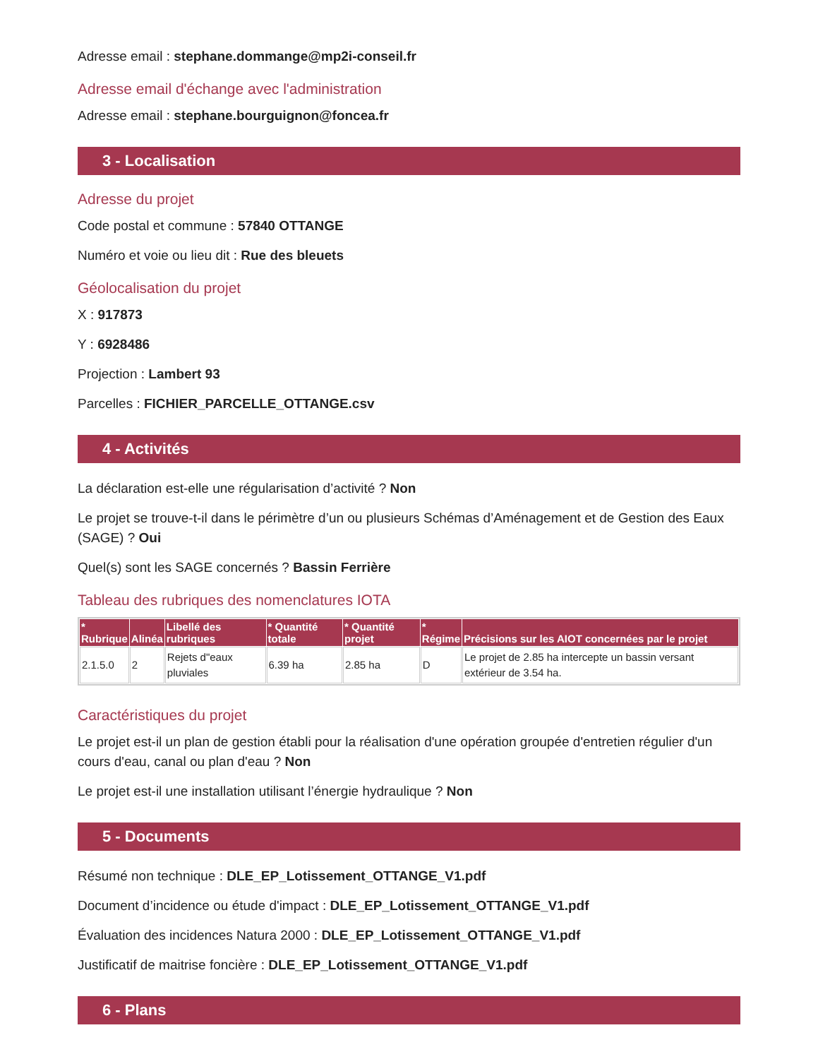Adresse email : stephane.dommange@mp2i-conseil.fr
Adresse email d'échange avec l'administration
Adresse email : stephane.bourguignon@foncea.fr
3 - Localisation
Adresse du projet
Code postal et commune : 57840 OTTANGE
Numéro et voie ou lieu dit : Rue des bleuets
Géolocalisation du projet
X : 917873
Y : 6928486
Projection : Lambert 93
Parcelles : FICHIER_PARCELLE_OTTANGE.csv
4 - Activités
La déclaration est-elle une régularisation d’activité ? Non
Le projet se trouve-t-il dans le périmètre d’un ou plusieurs Schémas d’Aménagement et de Gestion des Eaux (SAGE) ? Oui
Quel(s) sont les SAGE concernés ? Bassin Ferrière
Tableau des rubriques des nomenclatures IOTA
| * Rubrique | Alinéa | Libellé des rubriques | * Quantité totale | * Quantité projet | * Régime | Précisions sur les AIOT concernées par le projet |
| --- | --- | --- | --- | --- | --- | --- |
| 2.1.5.0 | 2 | Rejets d"eaux pluviales | 6.39 ha | 2.85 ha | D | Le projet de 2.85 ha intercepte un bassin versant extérieur de 3.54 ha. |
Caractéristiques du projet
Le projet est-il un plan de gestion établi pour la réalisation d'une opération groupée d'entretien régulier d'un cours d'eau, canal ou plan d'eau ? Non
Le projet est-il une installation utilisant l’énergie hydraulique ? Non
5 - Documents
Résumé non technique : DLE_EP_Lotissement_OTTANGE_V1.pdf
Document d’incidence ou étude d'impact : DLE_EP_Lotissement_OTTANGE_V1.pdf
Évaluation des incidences Natura 2000 : DLE_EP_Lotissement_OTTANGE_V1.pdf
Justificatif de maitrise foncière : DLE_EP_Lotissement_OTTANGE_V1.pdf
6 - Plans